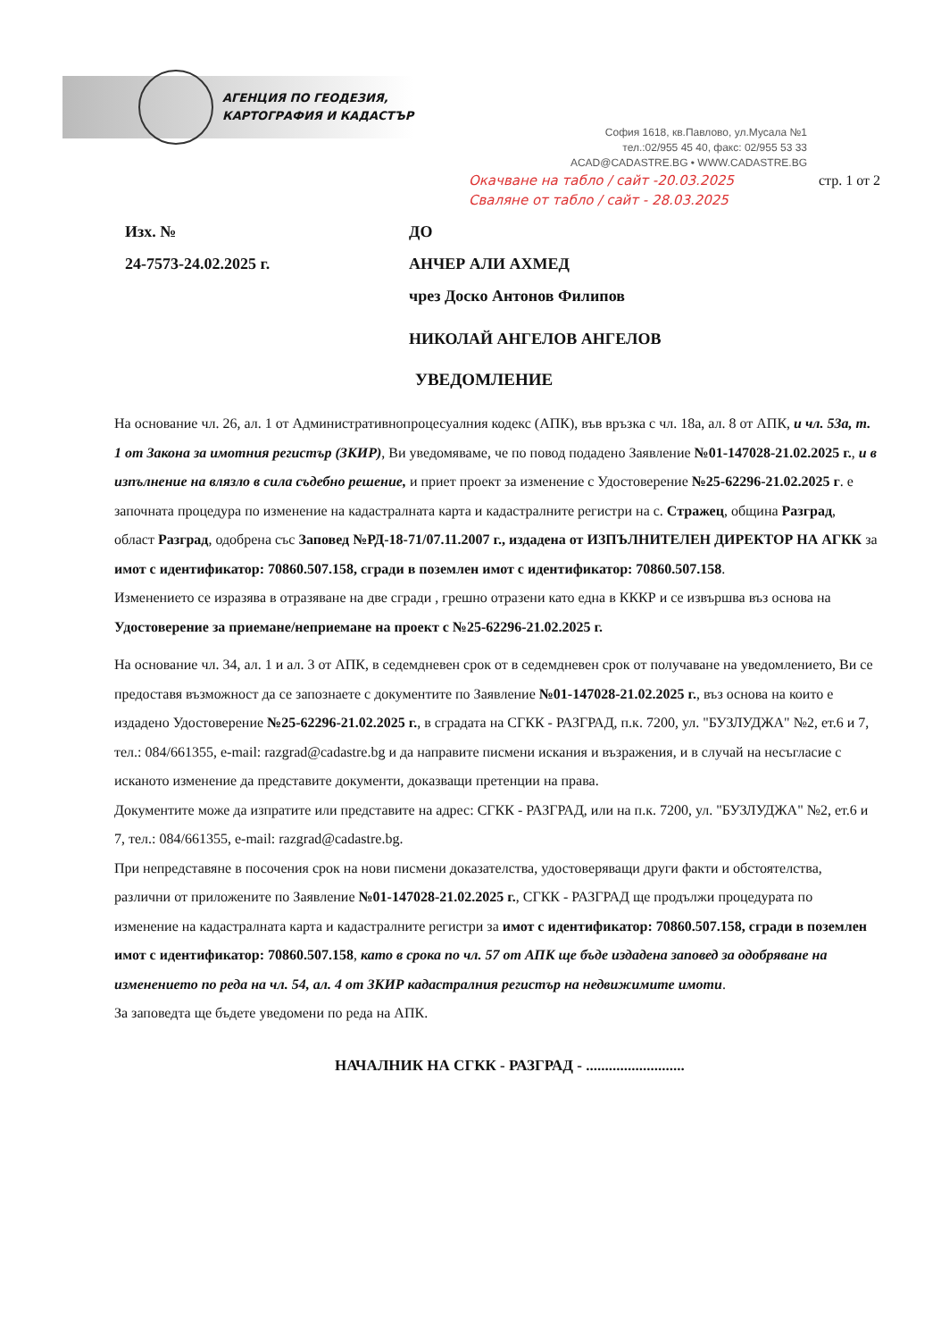АГЕНЦИЯ ПО ГЕОДЕЗИЯ,
КАРТОГРАФИЯ И КАДАСТЪР
София 1618, кв.Павлово, ул.Мусала №1
тел.:02/955 45 40, факс: 02/955 53 33
ACAD@CADASTRE.BG • WWW.CADASTRE.BG
Окачване на табло / сайт -20.03.2025
Сваляне от табло / сайт - 28.03.2025
стр. 1 от 2
Изх. №
24-7573-24.02.2025 г.
ДО
АНЧЕР АЛИ АХМЕД
чрез Доско Антонов Филипов
НИКОЛАЙ АНГЕЛОВ АНГЕЛОВ
УВЕДОМЛЕНИЕ
На основание чл. 26, ал. 1 от Административнопроцесуалния кодекс (АПК), във връзка с чл. 18а, ал. 8 от АПК, и чл. 53а, т. 1 от Закона за имотния регистър (ЗКИР), Ви уведомяваме, че по повод подадено Заявление №01-147028-21.02.2025 г., и в изпълнение на влязло в сила съдебно решение, и приет проект за изменение с Удостоверение №25-62296-21.02.2025 г. е започната процедура по изменение на кадастралната карта и кадастралните регистри на с. Стражец, община Разград, област Разград, одобрена със Заповед №РД-18-71/07.11.2007 г., издадена от ИЗПЪЛНИТЕЛЕН ДИРЕКТОР НА АГКК за имот с идентификатор: 70860.507.158, сгради в поземлен имот с идентификатор: 70860.507.158.
Изменението се изразява в отразяване на две сгради , грешно отразени като една в КККР и се извършва въз основа на Удостоверение за приемане/неприемане на проект с №25-62296-21.02.2025 г.
На основание чл. 34, ал. 1 и ал. 3 от АПК, в седемдневен срок от в седемдневен срок от получаване на уведомлението, Ви се предоставя възможност да се запознаете с документите по Заявление №01-147028-21.02.2025 г., въз основа на които е издадено Удостоверение №25-62296-21.02.2025 г., в сградата на СГКК - РАЗГРАД, п.к. 7200, ул. "БУЗЛУДЖА" №2, ет.6 и 7, тел.: 084/661355, e-mail: razgrad@cadastre.bg и да направите писмени искания и възражения, и в случай на несъгласие с исканото изменение да представите документи, доказващи претенции на права.
Документите може да изпратите или представите на адрес: СГКК - РАЗГРАД, или на п.к. 7200, ул. "БУЗЛУДЖА" №2, ет.6 и 7, тел.: 084/661355, e-mail: razgrad@cadastre.bg.
При непредставяне в посочения срок на нови писмени доказателства, удостоверяващи други факти и обстоятелства, различни от приложените по Заявление №01-147028-21.02.2025 г., СГКК - РАЗГРАД ще продължи процедурата по изменение на кадастралната карта и кадастралните регистри за имот с идентификатор: 70860.507.158, сгради в поземлен имот с идентификатор: 70860.507.158, като в срока по чл. 57 от АПК ще бъде издадена заповед за одобряване на изменението по реда на чл. 54, ал. 4 от ЗКИР кадастралния регистър на недвижимите имоти.
За заповедта ще бъдете уведомени по реда на АПК.
НАЧАЛНИК НА СГКК - РАЗГРАД - ..........................